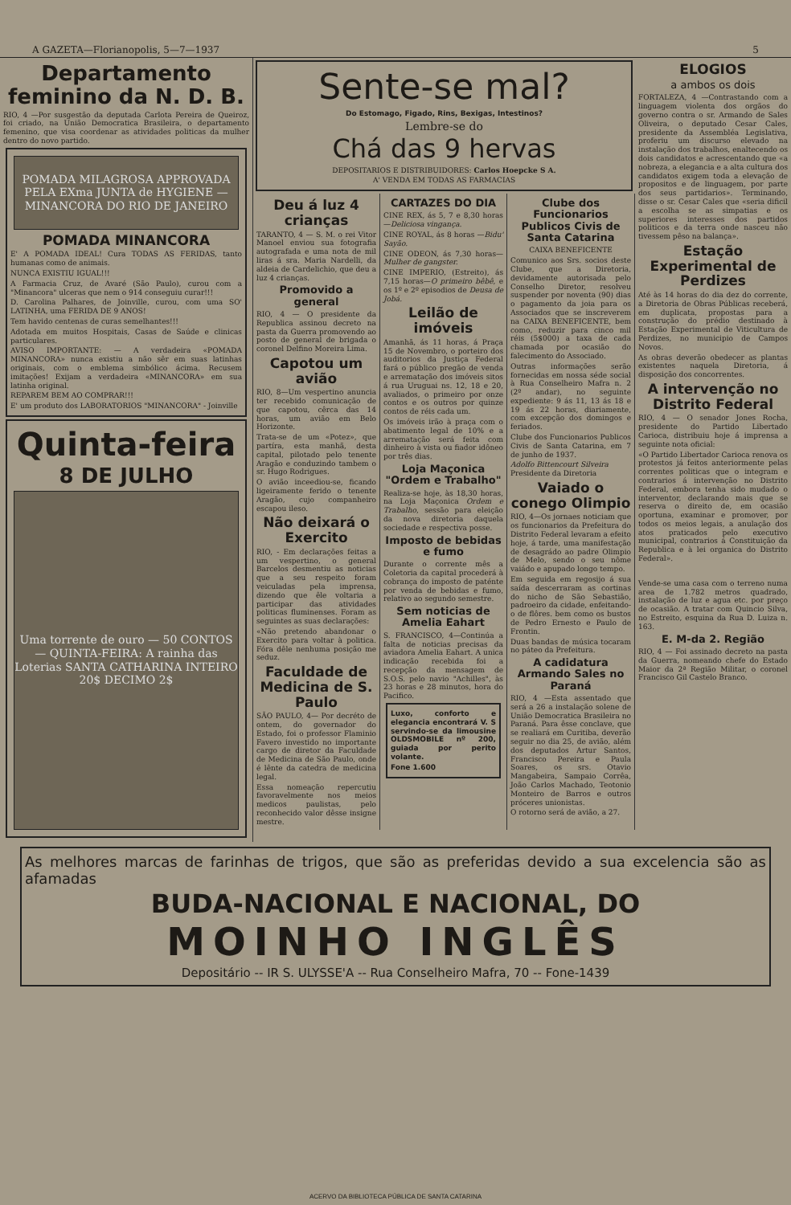A GAZETA—Florianopolis, 5—7—1937 5
Departamento feminino da N. D. B.
RIO, 4 —Por susgestão da deputada Carlota Pereira de Queiroz, foi criado, na União Democratica Brasileira, o departamento femenino, que visa coordenar as atividades politicas da mulher dentro do novo partido.
POMADA MILAGROSA APPROVADA PELA EXma JUNTA de HYGIENE — MINANCORA DO RIO DE JANEIRO
POMADA MINANCORA
E' A POMADA IDEAL! Cura TODAS AS FERIDAS, tanto humanas como de animais.
NUNCA EXISTIU IGUAL!!!
A Farmacia Cruz, de Avaré (São Paulo), curou com a "Minancora" ulceras que nem o 914 conseguiu curar!!!
D. Carolina Palhares, de Joinville, curou, com uma SO' LATINHA, uma FERIDA DE 9 ANOS!
Tem havido centenas de curas semelhantes!!!
Adotada em muitos Hospitais, Casas de Saúde e clinicas particulares.
AVISO IMPORTANTE: — A verdadeira «POMADA MINANCORA» nunca existiu a não sêr em suas latinhas originais, com o emblema simbólico ácima. Recusem imitações! Exijam a verdadeira «MINANCORA» em sua latinha original.
REPAREM BEM AO COMPRAR!!!
E' um produto dos LABORATORIOS "MINANCORA" - Joinville
Quinta-feira
8 DE JULHO
Uma torrente de ouro — 50 CONTOS — QUINTA-FEIRA: A rainha das Loterias SANTA CATHARINA INTEIRO 20$ DECIMO 2$
Sente-se mal?
Do Estomago, Figado, Rins, Bexigas, Intestinos?
Lembre-se do
Chá das 9 hervas
DEPOSITARIOS E DISTRIBUIDORES: Carlos Hoepcke S A.
A' VENDA EM TODAS AS FARMACIAS
Deu á luz 4 crianças
TARANTO, 4 — S. M. o rei Vitor Manoel enviou sua fotografia autografada e uma nota de mil liras á sra. Maria Nardelli, da aldeia de Cardelichio, que deu a luz 4 crianças.
Promovido a general
RIO, 4 — O presidente da Republica assinou decreto na pasta da Guerra promovendo ao posto de general de brigada o coronel Delfino Moreira Lima.
Capotou um avião
RIO, 8—Um vespertino anuncia ter recebido comunicação de que capotou, cêrca das 14 horas, um avião em Belo Horizonte.
Trata-se de um «Potez», que partíra, esta manhã, desta capital, pilotado pelo tenente Aragão e conduzindo tambem o sr. Hugo Rodrigues.
O avião inceediou-se, ficando ligeiramente ferido o tenente Aragão, cujo companheiro escapou ileso.
Não deixará o Exercito
RIO, - Em declarações feitas a um vespertino, o general Barcelos desmentiu as noticias que a seu respeito foram veiculadas pela imprensa, dizendo que êle voltaria a participar das atividades politicas fluminenses. Foram as seguintes as suas declarações:
«Não pretendo abandonar o Exercito para voltar à politica. Fóra dêle nenhuma posição me seduz.
Faculdade de Medicina de S. Paulo
SÃO PAULO, 4— Por decréto de ontem, do governador do Estado, foi o professor Flaminio Favero investido no importante cargo de diretor da Faculdade de Medicina de São Paulo, onde é lênte da catedra de medicina legal.
Essa nomeação repercutiu favoravelmente nos meios medicos paulistas, pelo reconhecido valor dêsse insigne mestre.
CARTAZES DO DIA
CINE REX, ás 5, 7 e 8,30 horas—Deliciosa vingança.
CINE ROYAL, ás 8 horas —Bidu' Sayão.
CINE ODEON, ás 7,30 horas—Mulher de gangster.
CINE IMPERIO, (Estreito), ás 7,15 horas—O primeiro bêbê, e os 1º e 2º episodios de Deusa de Jobá.
Leilão de imóveis
Amanhã, ás 11 horas, á Praça 15 de Novembro, o porteiro dos auditorios da Justiça Federal fará o público pregão de venda e arrematação dos imóveis sitos á rua Uruguai ns. 12, 18 e 20, avaliados, o primeiro por onze contos e os outros por quinze contos de réis cada um.
Os imóveis irão à praça com o abatimento legal de 10% e a arrematação será feita com dinheiro à vista ou fiador idôneo por três dias.
Loja Maçonica "Ordem e Trabalho"
Realiza-se hoje, às 18,30 horas, na Loja Maçonica Ordem e Trabalho, sessão para eleição da nova diretoria daquela sociedade e respectiva posse.
Imposto de bebidas e fumo
Durante o corrente mês a Coletoria da capital procederá à cobrança do imposto de paténte por venda de bebidas e fumo, relativo ao segundo semestre.
Sem noticias de Amelia Eahart
S. FRANCISCO, 4—Continúa a falta de noticias precisas da aviadora Amelia Eahart. A unica indicação recebida foi a recepção da mensagem de S.O.S. pelo navio "Achilles", às 23 horas e 28 minutos, hora do Pacifico.
Luxo, conforto e elegancia encontrará V. S servindo-se da limousine OLDSMOBILE nº 200, guiada por perito volante.
Fone 1.600
Clube dos Funcionarios Publicos Civis de Santa Catarina
CAIXA BENEFICENTE
Comunico aos Srs. socios deste Clube, que a Diretoria, devidamente autorisada pelo Conselho Diretor, resolveu suspender por noventa (90) dias o pagamento da joia para os Associados que se inscreverem na CAIXA BENEFICENTE, bem como, reduzir para cinco mil réis (5$000) a taxa de cada chamada por ocasião do falecimento do Associado.
Outras informações serão fornecidas em nossa séde social à Rua Conselheiro Mafra n. 2 (2º andar), no seguinte expediente: 9 ás 11, 13 ás 18 e 19 ás 22 horas, diariamente, com excepção dos domingos e feriados.
Clube dos Funcionarios Publicos Civis de Santa Catarina, em 7 de junho de 1937.
Adolfo Bittencourt Silveira
Presidente da Diretoria
Vaiado o conego Olimpio
RIO, 4—Os jornaes noticiam que os funcionarios da Prefeitura do Distrito Federal levaram a efeito hoje, á tarde, uma manifestação de desagrádo ao padre Olimpio de Melo, sendo o seu nôme vaiádo e apupado longo tempo.
Em seguida em regosijo á sua saída descerraram as cortinas do nicho de São Sebastião, padroeiro da cidade, enfeitando-o de flôres. bem como os bustos de Pedro Ernesto e Paulo de Frontin.
Duas bandas de música tocaram no páteo da Prefeitura.
A cadidatura Armando Sales no Paraná
RIO, 4 —Esta assentado que será a 26 a instalação solene de União Democratica Brasileira no Paraná. Para êsse conclave, que se realiará em Curitiba, deverão seguir no dia 25, de avião, além dos deputados Artur Santos, Francisco Pereira e Paula Soares, os srs. Otavio Mangabeira, Sampaio Corrêa, João Carlos Machado, Teotonio Monteiro de Barros e outros próceres unionistas.
O rotorno será de avião, a 27.
ELOGIOS
a ambos os dois
FORTALEZA, 4 —Contrastando com a linguagem violenta dos orgãos do governo contra o sr. Armando de Sales Oliveira, o deputado Cesar Cales, presidente da Assembléa Legislativa, proferiu um discurso elevado na instalação dos trabalhos, enaltecendo os dois candidatos e acrescentando que «a nobreza, a elegancia e a alta cultura dos candidatos exigem toda a elevação de propositos e de linguagem, por parte dos seus partidarios». Terminando, disse o sr. Cesar Cales que «seria dificil a escolha se as simpatias e os superiores interesses dos partidos politicos e da terra onde nasceu não tivessem pêso na balança».
Estação Experimental de Perdizes
Até às 14 horas do dia dez do corrente, a Diretoria de Obras Públicas receberá, em duplicata, propostas para a construção do prédio destinado à Estação Experimental de Viticultura de Perdizes, no municipio de Campos Novos.
As obras deverão obedecer as plantas existentes naquela Diretoria, á disposição dos concorrentes.
A intervenção no Distrito Federal
RIO, 4 — O senador Jones Rocha, presidente do Partido Libertado Carioca, distribuiu hoje á imprensa a seguinte nota oficial:
«O Partido Libertador Carioca renova os protestos já feitos anteriormente pelas correntes politicas que o integram e contrarios á intervenção no Distrito Federal, embora tenha sido mudado o interventor, declarando mais que se reserva o direito de, em ocasião oportuna, examinar e promover, por todos os meios legais, a anulação dos atos praticados pelo executivo municipal, contrarios á Constituição da Republica e à lei organica do Distrito Federal».
Vende-se uma casa com o terreno numa area de 1.782 metros quadrado, instalação de luz e agua etc. por preço de ocasião. A tratar com Quincio Silva, no Estreito, esquina da Rua D. Luiza n. 163.
E. M-da 2. Região
RIO, 4 — Foi assinado decreto na pasta da Guerra, nomeando chefe do Estado Maior da 2ª Região Militar, o coronel Francisco Gil Castelo Branco.
As melhores marcas de farinhas de trigos, que são as preferidas devido a sua excelencia são as afamadas
BUDA-NACIONAL E NACIONAL, DO
MOINHO INGLÊS
Depositário -- IR S. ULYSSE'A -- Rua Conselheiro Mafra, 70 -- Fone-1439
ACERVO DA BIBLIOTECA PÚBLICA DE SANTA CATARINA